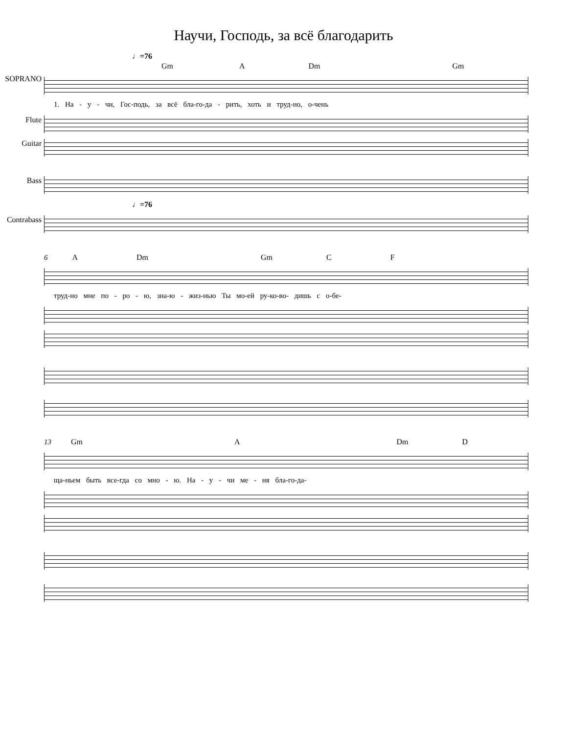Научи, Господь, за всё благодарить
♩=76
Gm A Dm Gm
SOPRANO
1. На - у - чи, Гос-подь, за всё бла-го-да - рить, хоть и труд-но, о-чень
Flute Guitar Bass
♩=76
Contrabass
6 A Dm Gm C F
труд-но мне по - ро - ю, зна-ю - жиз-нью Ты мо-ей ру-ко-во- дишь с о-бе-
13 Gm A Dm D
ща-ньем быть все-гда со мно - ю. На - у - чи ме - ня бла-го-да-